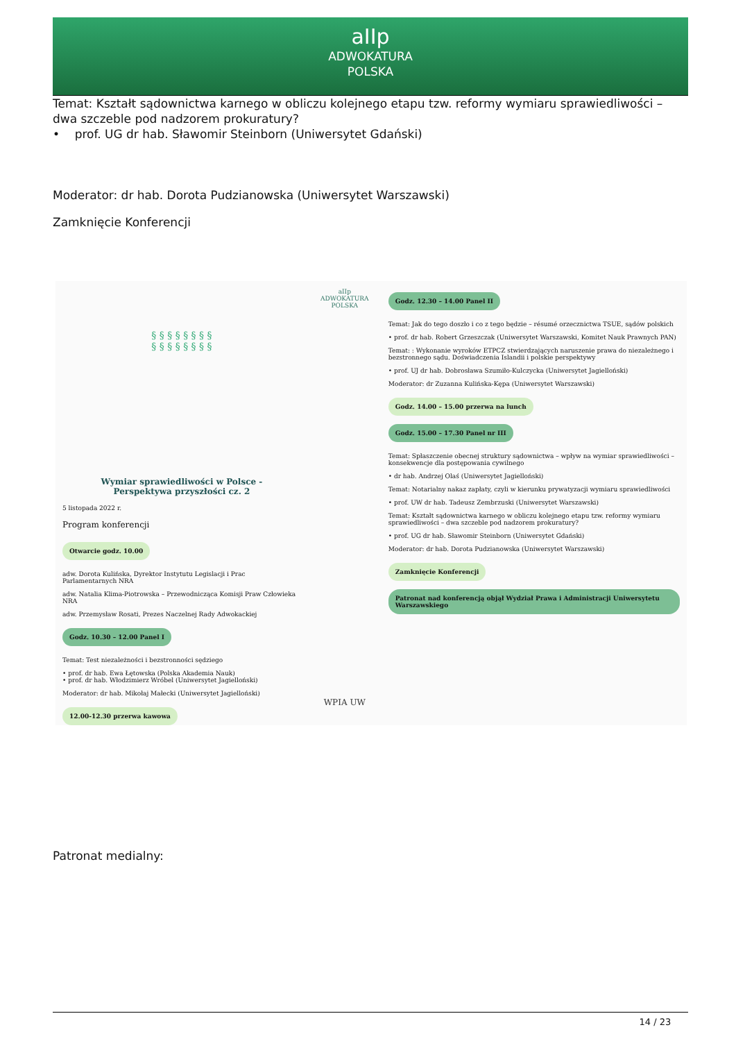aIIp
ADWOKATURA
POLSKA
Temat: Kształt sądownictwa karnego w obliczu kolejnego etapu tzw. reformy wymiaru sprawiedliwości – dwa szczeble pod nadzorem prokuratury?
• prof. UG dr hab. Sławomir Steinborn (Uniwersytet Gdański)
Moderator: dr hab. Dorota Pudzianowska (Uniwersytet Warszawski)
Zamknięcie Konferencji
§ § § § § § § §
§ § § § § § § §
Wymiar sprawiedliwości w Polsce -
Perspektywa przyszłości cz. 2
5 listopada 2022 r.
Program konferencji
Otwarcie godz. 10.00
adw. Dorota Kulińska, Dyrektor Instytutu Legislacji i Prac Parlamentarnych NRA
adw. Natalia Klima-Piotrowska – Przewodnicząca Komisji Praw Człowieka NRA
adw. Przemysław Rosati, Prezes Naczelnej Rady Adwokackiej
Godz. 10.30 – 12.00 Panel I
Temat: Test niezależności i bezstronności sędziego
• prof. dr hab. Ewa Łętowska (Polska Akademia Nauk)
• prof. dr hab. Włodzimierz Wróbel (Uniwersytet Jagielloński)
Moderator: dr hab. Mikołaj Małecki (Uniwersytet Jagielloński)
12.00-12.30 przerwa kawowa
aIIp
ADWOKATURA POLSKA
WPIA UW
Godz. 12.30 – 14.00 Panel II
Temat: Jak do tego doszło i co z tego będzie – résumé orzecznictwa TSUE, sądów polskich
• prof. dr hab. Robert Grzeszczak (Uniwersytet Warszawski, Komitet Nauk Prawnych PAN)
Temat: : Wykonanie wyroków ETPCZ stwierdzających naruszenie prawa do niezależnego i bezstronnego sądu. Doświadczenia Islandii i polskie perspektywy
• prof. UJ dr hab. Dobrosława Szumiło-Kulczycka (Uniwersytet Jagielloński)
Moderator: dr Zuzanna Kulińska-Kępa (Uniwersytet Warszawski)
Godz. 14.00 – 15.00 przerwa na lunch
Godz. 15.00 – 17.30 Panel nr III
Temat: Spłaszczenie obecnej struktury sądownictwa – wpływ na wymiar sprawiedliwości – konsekwencje dla postępowania cywilnego
• dr hab. Andrzej Olaś (Uniwersytet Jagielloński)
Temat: Notarialny nakaz zapłaty, czyli w kierunku prywatyzacji wymiaru sprawiedliwości
• prof. UW dr hab. Tadeusz Zembrzuski (Uniwersytet Warszawski)
Temat: Kształt sądownictwa karnego w obliczu kolejnego etapu tzw. reformy wymiaru sprawiedliwości – dwa szczeble pod nadzorem prokuratury?
• prof. UG dr hab. Sławomir Steinborn (Uniwersytet Gdański)
Moderator: dr hab. Dorota Pudzianowska (Uniwersytet Warszawski)
Zamknięcie Konferencji
Patronat nad konferencją objął Wydział Prawa i Administracji Uniwersytetu Warszawskiego
Patronat medialny:
14 / 23